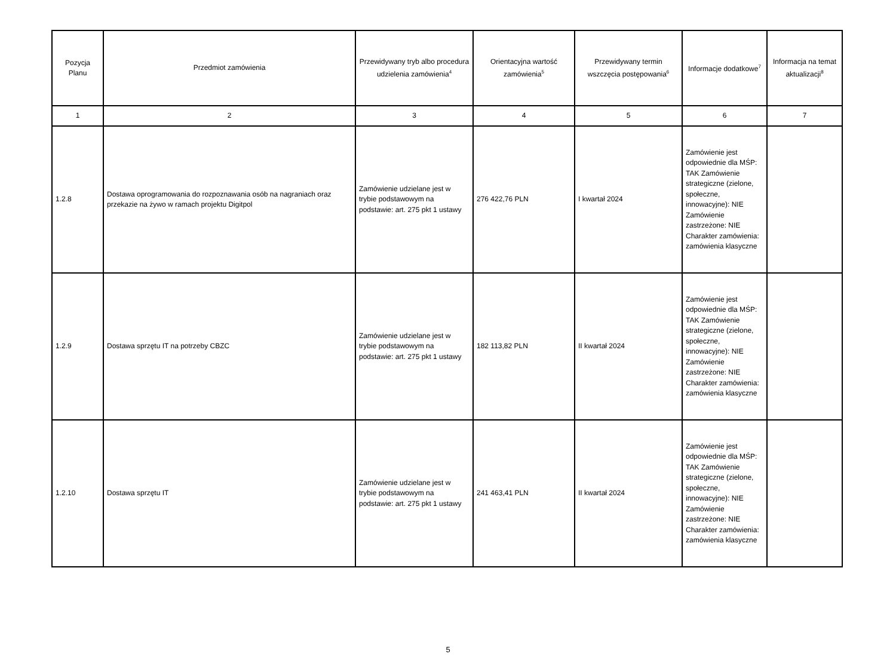| Pozycja Planu | Przedmiot zamówienia | Przewidywany tryb albo procedura udzielenia zamówienia<sup>4</sup> | Orientacyjna wartość zamówienia<sup>5</sup> | Przewidywany termin wszczęcia postępowania<sup>6</sup> | Informacje dodatkowe<sup>7</sup> | Informacja na temat aktualizacji<sup>8</sup> |
| --- | --- | --- | --- | --- | --- | --- |
| 1 | 2 | 3 | 4 | 5 | 6 | 7 |
| 1.2.8 | Dostawa oprogramowania do rozpoznawania osób na nagraniach oraz przekazie na żywo w ramach projektu Digitpol | Zamówienie udzielane jest w trybie podstawowym na podstawie: art. 275 pkt 1 ustawy | 276 422,76 PLN | I kwartał 2024 | Zamówienie jest odpowiednie dla MŚP: TAK Zamówienie strategiczne (zielone, społeczne, innowacyjne): NIE Zamówienie zastrzeżone: NIE Charakter zamówienia: zamówienia klasyczne | |
| 1.2.9 | Dostawa sprzętu IT na potrzeby CBZC | Zamówienie udzielane jest w trybie podstawowym na podstawie: art. 275 pkt 1 ustawy | 182 113,82 PLN | II kwartał 2024 | Zamówienie jest odpowiednie dla MŚP: TAK Zamówienie strategiczne (zielone, społeczne, innowacyjne): NIE Zamówienie zastrzeżone: NIE Charakter zamówienia: zamówienia klasyczne | |
| 1.2.10 | Dostawa sprzętu IT | Zamówienie udzielane jest w trybie podstawowym na podstawie: art. 275 pkt 1 ustawy | 241 463,41 PLN | II kwartał 2024 | Zamówienie jest odpowiednie dla MŚP: TAK Zamówienie strategiczne (zielone, społeczne, innowacyjne): NIE Zamówienie zastrzeżone: NIE Charakter zamówienia: zamówienia klasyczne | |
5